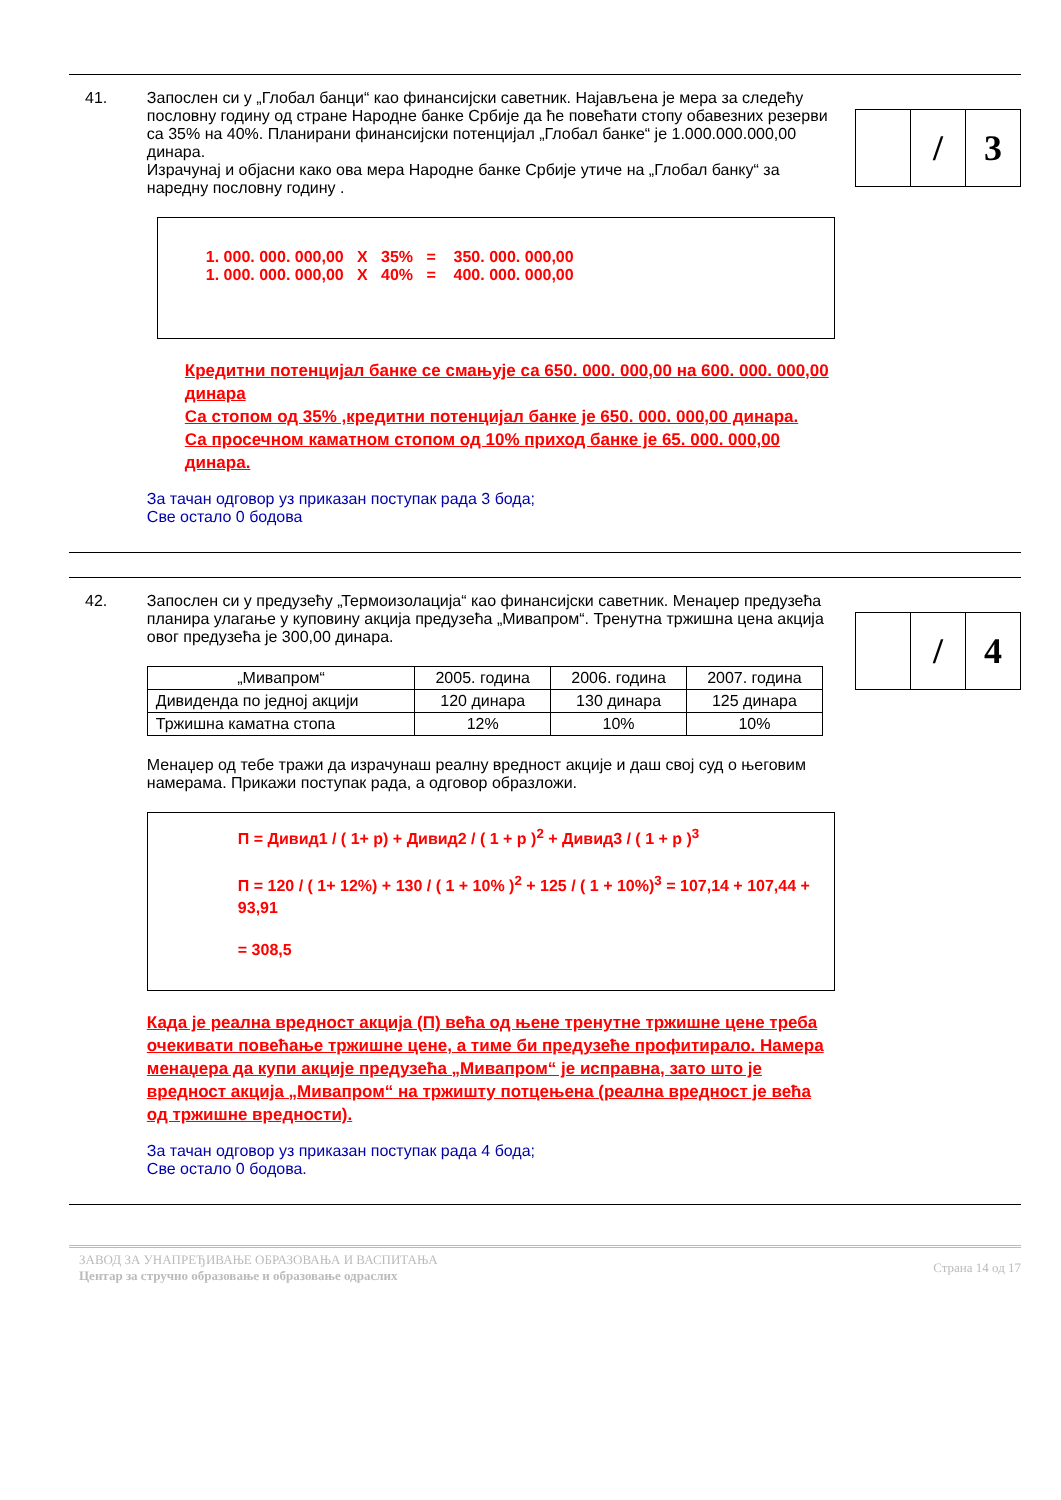41. Запослен си у „Глобал банци“ као финансијски саветник. Најављена је мера за следећу пословну годину од стране Народне банке Србије да ће повећати стопу обавезних резерви са 35% на 40%. Планирани финансијски потенцијал „Глобал банке“ је 1.000.000.000,00 динара.
Израчунај и објасни како ова мера Народне банке Србије утиче на „Глобал банку“ за наредну пословну годину .
1. 000. 000. 000,00 X 35% = 350. 000. 000,00
1. 000. 000. 000,00 X 40% = 400. 000. 000,00
Кредитни потенцијал банке се смањује са 650. 000. 000,00 на 600. 000. 000,00 динара
Са стопом од 35% ,кредитни потенцијал банке је 650. 000. 000,00 динара.
Са просечном каматном стопом од 10% приход банке је 65. 000. 000,00 динара.
За тачан одговор уз приказан поступак рада 3 бода;
Све остало 0 бодова
/ 3
42. Запослен си у предузећу „Термоизолација“ као финансијски саветник. Менаџер предузећа планира улагање у куповину акција предузећа „Мивапром“. Тренутна тржишна цена акција овог предузећа је 300,00 динара.
| „Мивапром“ | 2005. година | 2006. година | 2007. година |
| Дивиденда по једној акцији | 120 динара | 130 динара | 125 динара |
| Тржишна каматна стопа | 12% | 10% | 10% |
Менаџер од тебе тражи да израчунаш реалну вредност акције и даш свој суд о његовим намерама. Прикажи поступак рада, а одговор образложи.
П = Дивид1 / ( 1+ p) + Дивид2 / ( 1 + p )<sup>2</sup> + Дивид3 / ( 1 + p )<sup>3</sup>
П = 120 / ( 1+ 12%) + 130 / ( 1 + 10% )<sup>2</sup> + 125 / ( 1 + 10%)<sup>3</sup> = 107,14 + 107,44 + 93,91
= 308,5
Када је реална вредност акција (П) већа од њене тренутне тржишне цене треба очекивати повећање тржишне цене, а тиме би предузеће профитирало. Намера менаџера да купи акције предузећа „Мивапром“ је исправна, зато што је вредност акција „Мивапром“ на тржишту потцењена (реална вредност је већа од тржишне вредности).
За тачан одговор уз приказан поступак рада 4 бода;
Све остало 0 бодова.
/ 4
ЗАВОД ЗА УНАПРЕЂИВАЊЕ ОБРАЗОВАЊА И ВАСПИТАЊА
Центар за стручно образовање и образовање одраслих
Страна 14 од 17